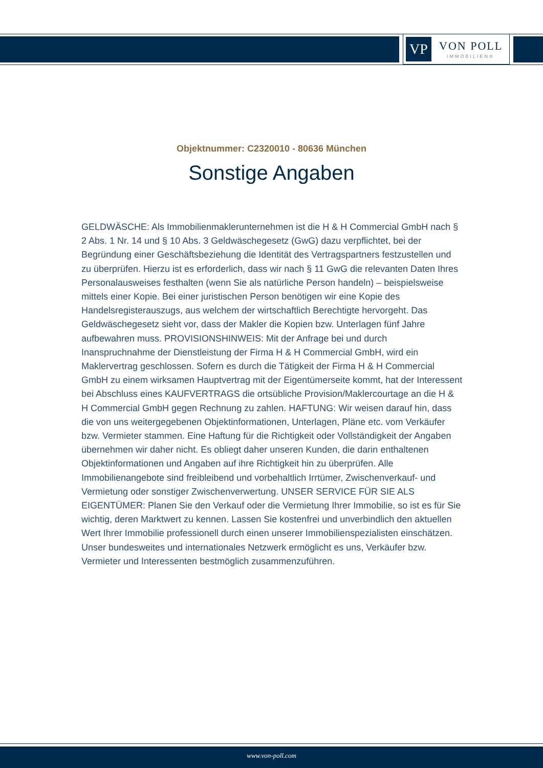VP VON POLL
IMMOBILIEN®
Objektnummer: C2320010 - 80636 München
Sonstige Angaben
GELDWÄSCHE: Als Immobilienmaklerunternehmen ist die H & H Commercial GmbH nach § 2 Abs. 1 Nr. 14 und § 10 Abs. 3 Geldwäschegesetz (GwG) dazu verpflichtet, bei der Begründung einer Geschäftsbeziehung die Identität des Vertragspartners festzustellen und zu überprüfen. Hierzu ist es erforderlich, dass wir nach § 11 GwG die relevanten Daten Ihres Personalausweises festhalten (wenn Sie als natürliche Person handeln) – beispielsweise mittels einer Kopie. Bei einer juristischen Person benötigen wir eine Kopie des Handelsregisterauszugs, aus welchem der wirtschaftlich Berechtigte hervorgeht. Das Geldwäschegesetz sieht vor, dass der Makler die Kopien bzw. Unterlagen fünf Jahre aufbewahren muss. PROVISIONSHINWEIS: Mit der Anfrage bei und durch Inanspruchnahme der Dienstleistung der Firma H & H Commercial GmbH, wird ein Maklervertrag geschlossen. Sofern es durch die Tätigkeit der Firma H & H Commercial GmbH zu einem wirksamen Hauptvertrag mit der Eigentümerseite kommt, hat der Interessent bei Abschluss eines KAUFVERTRAGS die ortsübliche Provision/Maklercourtage an die H & H Commercial GmbH gegen Rechnung zu zahlen. HAFTUNG: Wir weisen darauf hin, dass die von uns weitergegebenen Objektinformationen, Unterlagen, Pläne etc. vom Verkäufer bzw. Vermieter stammen. Eine Haftung für die Richtigkeit oder Vollständigkeit der Angaben übernehmen wir daher nicht. Es obliegt daher unseren Kunden, die darin enthaltenen Objektinformationen und Angaben auf ihre Richtigkeit hin zu überprüfen. Alle Immobilienangebote sind freibleibend und vorbehaltlich Irrtümer, Zwischenverkauf- und Vermietung oder sonstiger Zwischenverwertung. UNSER SERVICE FÜR SIE ALS EIGENTÜMER: Planen Sie den Verkauf oder die Vermietung Ihrer Immobilie, so ist es für Sie wichtig, deren Marktwert zu kennen. Lassen Sie kostenfrei und unverbindlich den aktuellen Wert Ihrer Immobilie professionell durch einen unserer Immobilienspezialisten einschätzen. Unser bundesweites und internationales Netzwerk ermöglicht es uns, Verkäufer bzw. Vermieter und Interessenten bestmöglich zusammenzuführen.
www.von-poll.com